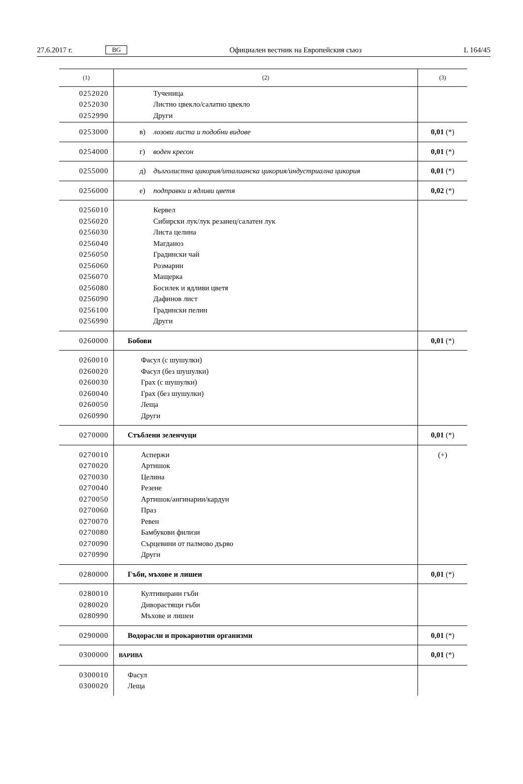27.6.2017 г. BG Официален вестник на Европейския съюз L 164/45
| (1) | (2) | (3) |
| --- | --- | --- |
| 0252020 0252030 0252990 | Тученица Листно цвекло/салатно цвекло Други | |
| 0253000 | в) лозови листа и подобни видове | 0,01 (*) |
| 0254000 | г) воден кресон | 0,01 (*) |
| 0255000 | д) дълголистна цикория/италианска цикория/индустриална цикория | 0,01 (*) |
| 0256000 | е) подправки и ядливи цветя | 0,02 (*) |
| 0256010 0256020 0256030 0256040 0256050 0256060 0256070 0256080 0256090 0256100 0256990 | Кервел Сибирски лук/лук резанец/салатен лук Листа целина Магданоз Градински чай Розмарин Мащерка Босилек и ядливи цветя Дафинов лист Градински пелин Други | |
| 0260000 | Бобови | 0,01 (*) |
| 0260010 0260020 0260030 0260040 0260050 0260990 | Фасул (с шушулки) Фасул (без шушулки) Грах (с шушулки) Грах (без шушулки) Леща Други | |
| 0270000 | Стъблени зеленчуци | 0,01 (*) |
| 0270010 0270020 0270030 0270040 0270050 0270060 0270070 0270080 0270090 0270990 | Аспержи Артишок Целина Резене Артишок/ангинарии/кардун Праз Ревен Бамбукови филизи Сърцевини от палмово дърво Други | (+) |
| 0280000 | Гъби, мъхове и лишеи | 0,01 (*) |
| 0280010 0280020 0280990 | Култивирани гъби Диворастящи гъби Мъхове и лишеи | |
| 0290000 | Водорасли и прокариотни организми | 0,01 (*) |
| 0300000 | ВАРИВА | 0,01 (*) |
| 0300010 0300020 | Фасул Леща | |